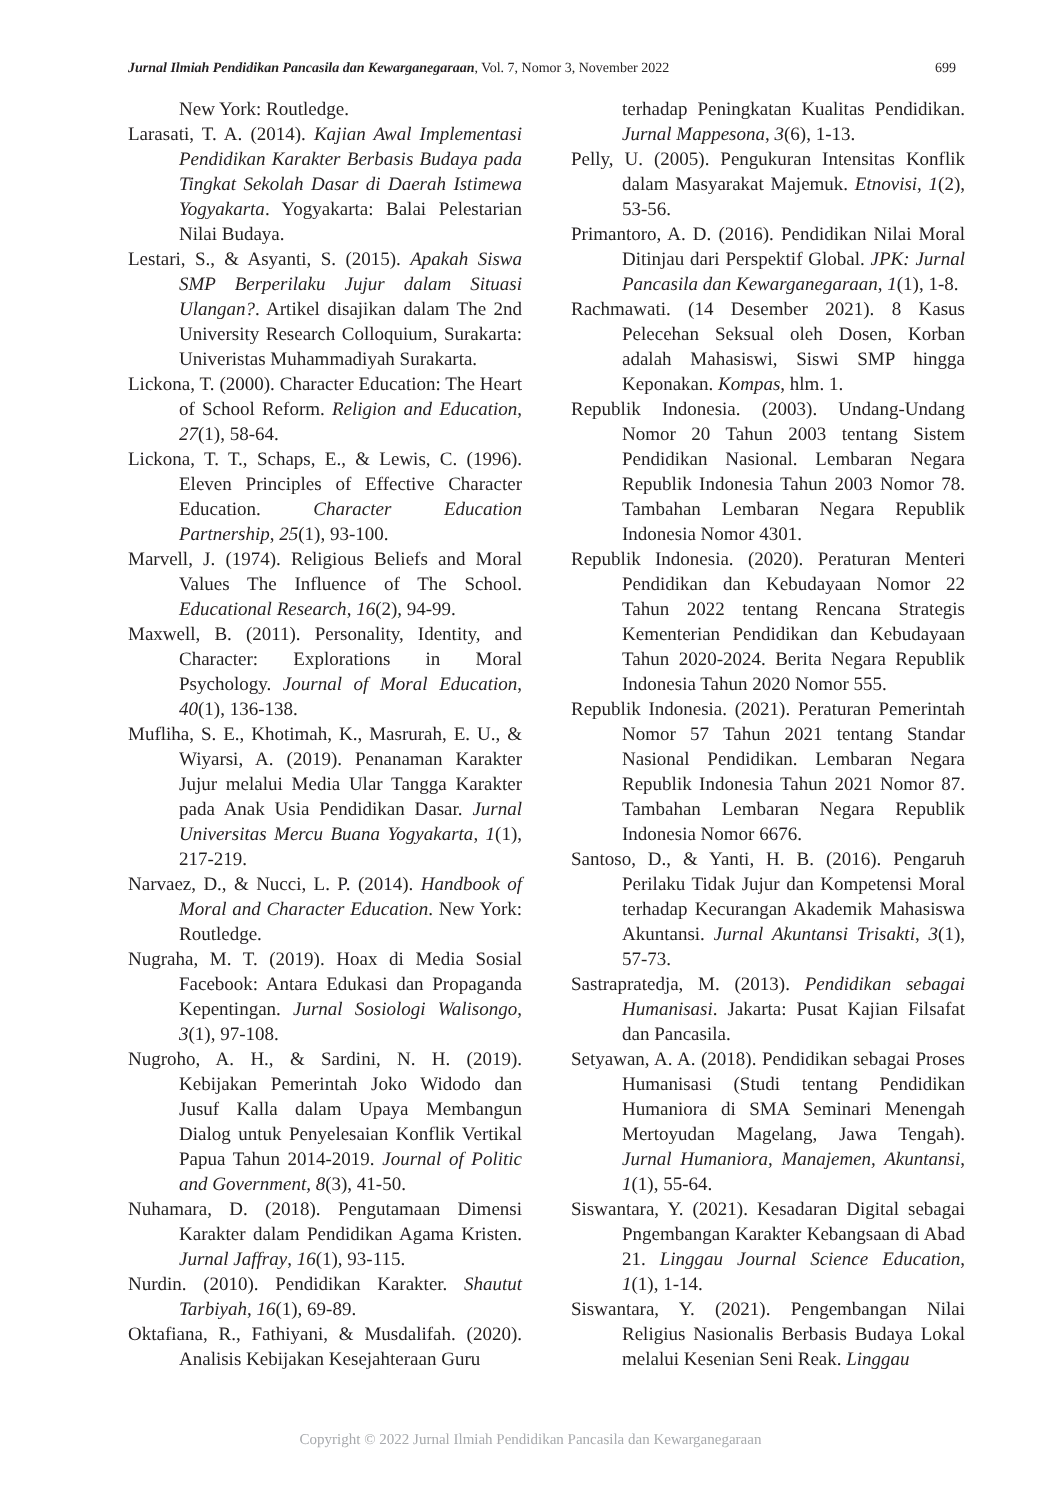Jurnal Ilmiah Pendidikan Pancasila dan Kewarganegaraan, Vol. 7, Nomor 3, November 2022 699
New York: Routledge.
Larasati, T. A. (2014). Kajian Awal Implementasi Pendidikan Karakter Berbasis Budaya pada Tingkat Sekolah Dasar di Daerah Istimewa Yogyakarta. Yogyakarta: Balai Pelestarian Nilai Budaya.
Lestari, S., & Asyanti, S. (2015). Apakah Siswa SMP Berperilaku Jujur dalam Situasi Ulangan?. Artikel disajikan dalam The 2nd University Research Colloquium, Surakarta: Univeristas Muhammadiyah Surakarta.
Lickona, T. (2000). Character Education: The Heart of School Reform. Religion and Education, 27(1), 58-64.
Lickona, T. T., Schaps, E., & Lewis, C. (1996). Eleven Principles of Effective Character Education. Character Education Partnership, 25(1), 93-100.
Marvell, J. (1974). Religious Beliefs and Moral Values The Influence of The School. Educational Research, 16(2), 94-99.
Maxwell, B. (2011). Personality, Identity, and Character: Explorations in Moral Psychology. Journal of Moral Education, 40(1), 136-138.
Mufliha, S. E., Khotimah, K., Masrurah, E. U., & Wiyarsi, A. (2019). Penanaman Karakter Jujur melalui Media Ular Tangga Karakter pada Anak Usia Pendidikan Dasar. Jurnal Universitas Mercu Buana Yogyakarta, 1(1), 217-219.
Narvaez, D., & Nucci, L. P. (2014). Handbook of Moral and Character Education. New York: Routledge.
Nugraha, M. T. (2019). Hoax di Media Sosial Facebook: Antara Edukasi dan Propaganda Kepentingan. Jurnal Sosiologi Walisongo, 3(1), 97-108.
Nugroho, A. H., & Sardini, N. H. (2019). Kebijakan Pemerintah Joko Widodo dan Jusuf Kalla dalam Upaya Membangun Dialog untuk Penyelesaian Konflik Vertikal Papua Tahun 2014-2019. Journal of Politic and Government, 8(3), 41-50.
Nuhamara, D. (2018). Pengutamaan Dimensi Karakter dalam Pendidikan Agama Kristen. Jurnal Jaffray, 16(1), 93-115.
Nurdin. (2010). Pendidikan Karakter. Shautut Tarbiyah, 16(1), 69-89.
Oktafiana, R., Fathiyani, & Musdalifah. (2020). Analisis Kebijakan Kesejahteraan Guru
terhadap Peningkatan Kualitas Pendidikan. Jurnal Mappesona, 3(6), 1-13.
Pelly, U. (2005). Pengukuran Intensitas Konflik dalam Masyarakat Majemuk. Etnovisi, 1(2), 53-56.
Primantoro, A. D. (2016). Pendidikan Nilai Moral Ditinjau dari Perspektif Global. JPK: Jurnal Pancasila dan Kewarganegaraan, 1(1), 1-8.
Rachmawati. (14 Desember 2021). 8 Kasus Pelecehan Seksual oleh Dosen, Korban adalah Mahasiswi, Siswi SMP hingga Keponakan. Kompas, hlm. 1.
Republik Indonesia. (2003). Undang-Undang Nomor 20 Tahun 2003 tentang Sistem Pendidikan Nasional. Lembaran Negara Republik Indonesia Tahun 2003 Nomor 78. Tambahan Lembaran Negara Republik Indonesia Nomor 4301.
Republik Indonesia. (2020). Peraturan Menteri Pendidikan dan Kebudayaan Nomor 22 Tahun 2022 tentang Rencana Strategis Kementerian Pendidikan dan Kebudayaan Tahun 2020-2024. Berita Negara Republik Indonesia Tahun 2020 Nomor 555.
Republik Indonesia. (2021). Peraturan Pemerintah Nomor 57 Tahun 2021 tentang Standar Nasional Pendidikan. Lembaran Negara Republik Indonesia Tahun 2021 Nomor 87. Tambahan Lembaran Negara Republik Indonesia Nomor 6676.
Santoso, D., & Yanti, H. B. (2016). Pengaruh Perilaku Tidak Jujur dan Kompetensi Moral terhadap Kecurangan Akademik Mahasiswa Akuntansi. Jurnal Akuntansi Trisakti, 3(1), 57-73.
Sastrapratedja, M. (2013). Pendidikan sebagai Humanisasi. Jakarta: Pusat Kajian Filsafat dan Pancasila.
Setyawan, A. A. (2018). Pendidikan sebagai Proses Humanisasi (Studi tentang Pendidikan Humaniora di SMA Seminari Menengah Mertoyudan Magelang, Jawa Tengah). Jurnal Humaniora, Manajemen, Akuntansi, 1(1), 55-64.
Siswantara, Y. (2021). Kesadaran Digital sebagai Pngembangan Karakter Kebangsaan di Abad 21. Linggau Journal Science Education, 1(1), 1-14.
Siswantara, Y. (2021). Pengembangan Nilai Religius Nasionalis Berbasis Budaya Lokal melalui Kesenian Seni Reak. Linggau
Copyright © 2022 Jurnal Ilmiah Pendidikan Pancasila dan Kewarganegaraan